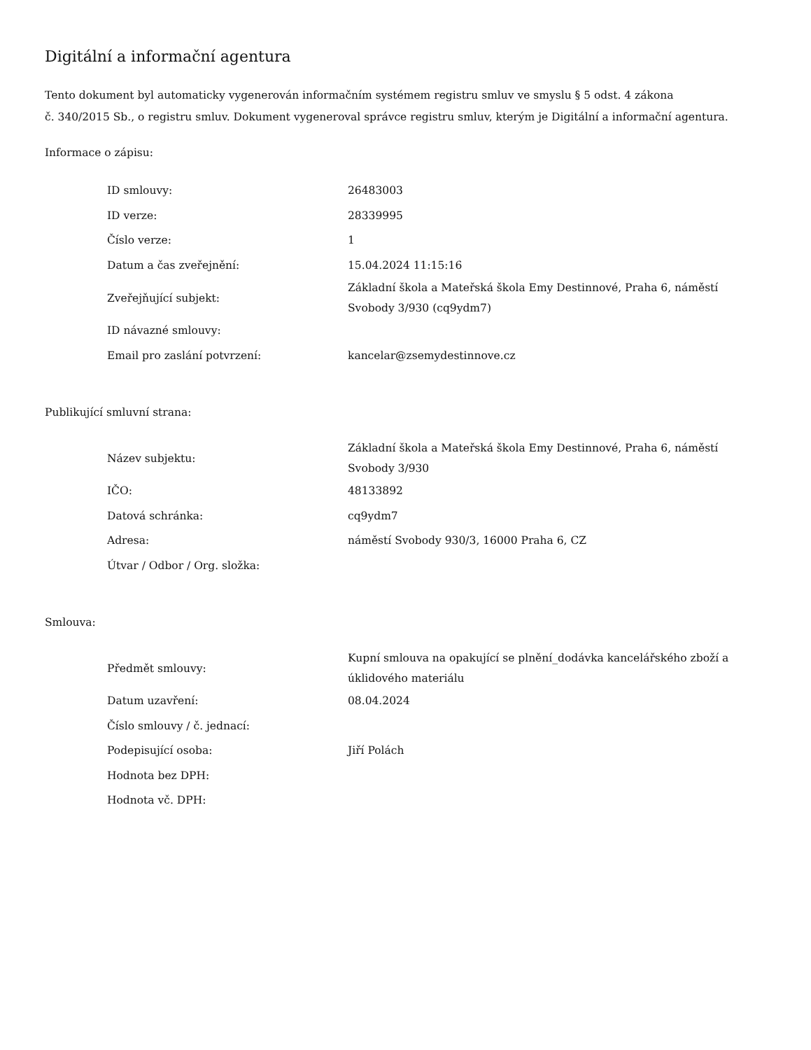Digitální a informační agentura
Tento dokument byl automaticky vygenerován informačním systémem registru smluv ve smyslu § 5 odst. 4 zákona
č. 340/2015 Sb., o registru smluv. Dokument vygeneroval správce registru smluv, kterým je Digitální a informační agentura.
Informace o zápisu:
| ID smlouvy: | 26483003 |
| ID verze: | 28339995 |
| Číslo verze: | 1 |
| Datum a čas zveřejnění: | 15.04.2024 11:15:16 |
| Zveřejňující subjekt: | Základní škola a Mateřská škola Emy Destinnové, Praha 6, náměstí Svobody 3/930 (cq9ydm7) |
| ID návazné smlouvy: | |
| Email pro zaslání potvrzení: | kancelar@zsemydestinnove.cz |
Publikující smluvní strana:
| Název subjektu: | Základní škola a Mateřská škola Emy Destinnové, Praha 6, náměstí Svobody 3/930 |
| IČO: | 48133892 |
| Datová schránka: | cq9ydm7 |
| Adresa: | náměstí Svobody 930/3, 16000 Praha 6, CZ |
| Útvar / Odbor / Org. složka: | |
Smlouva:
| Předmět smlouvy: | Kupní smlouva na opakující se plnění_dodávka kancelářského zboží a úklidového materiálu |
| Datum uzavření: | 08.04.2024 |
| Číslo smlouvy / č. jednací: | |
| Podepisující osoba: | Jiří Polách |
| Hodnota bez DPH: | |
| Hodnota vč. DPH: | |